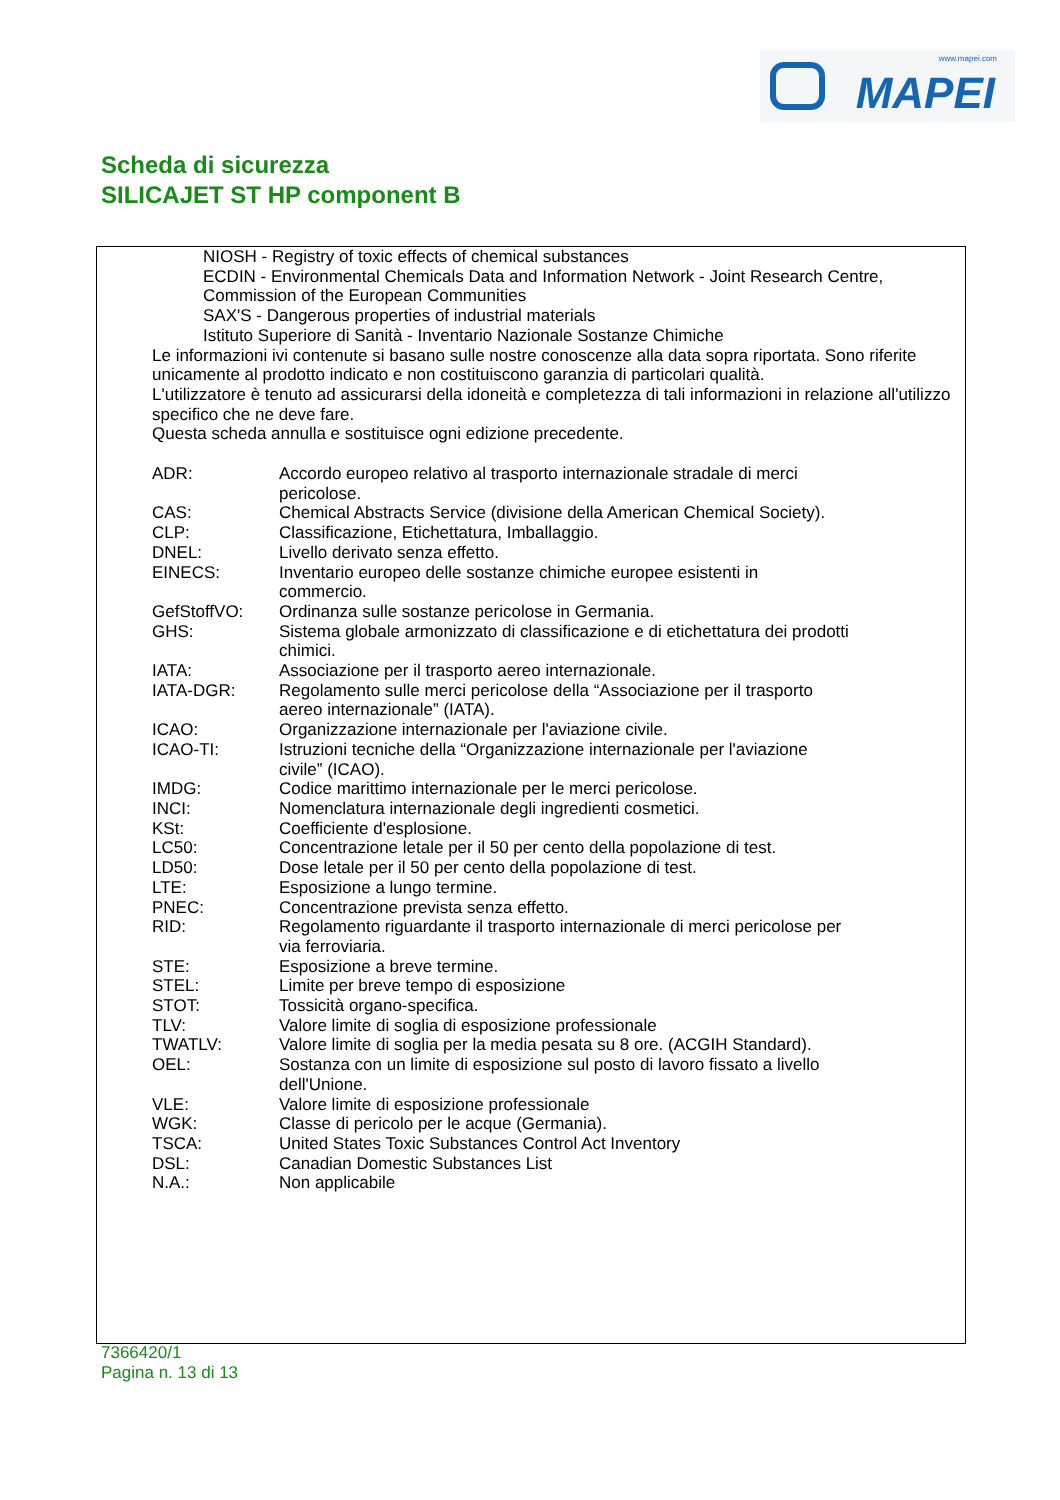www.mapei.com
MAPEI
Scheda di sicurezza
SILICAJET ST HP component B
NIOSH - Registry of toxic effects of chemical substances
ECDIN - Environmental Chemicals Data and Information Network - Joint Research Centre, Commission of the European Communities
SAX'S - Dangerous properties of industrial materials
Istituto Superiore di Sanità - Inventario Nazionale Sostanze Chimiche
Le informazioni ivi contenute si basano sulle nostre conoscenze alla data sopra riportata. Sono riferite unicamente al prodotto indicato e non costituiscono garanzia di particolari qualità.
L'utilizzatore è tenuto ad assicurarsi della idoneità e completezza di tali informazioni in relazione all'utilizzo specifico che ne deve fare.
Questa scheda annulla e sostituisce ogni edizione precedente.
| ADR: | Accordo europeo relativo al trasporto internazionale stradale di merci pericolose. |
| CAS: | Chemical Abstracts Service (divisione della American Chemical Society). |
| CLP: | Classificazione, Etichettatura, Imballaggio. |
| DNEL: | Livello derivato senza effetto. |
| EINECS: | Inventario europeo delle sostanze chimiche europee esistenti in commercio. |
| GefStoffVO: | Ordinanza sulle sostanze pericolose in Germania. |
| GHS: | Sistema globale armonizzato di classificazione e di etichettatura dei prodotti chimici. |
| IATA: | Associazione per il trasporto aereo internazionale. |
| IATA-DGR: | Regolamento sulle merci pericolose della “Associazione per il trasporto aereo internazionale” (IATA). |
| ICAO: | Organizzazione internazionale per l'aviazione civile. |
| ICAO-TI: | Istruzioni tecniche della “Organizzazione internazionale per l'aviazione civile” (ICAO). |
| IMDG: | Codice marittimo internazionale per le merci pericolose. |
| INCI: | Nomenclatura internazionale degli ingredienti cosmetici. |
| KSt: | Coefficiente d'esplosione. |
| LC50: | Concentrazione letale per il 50 per cento della popolazione di test. |
| LD50: | Dose letale per il 50 per cento della popolazione di test. |
| LTE: | Esposizione a lungo termine. |
| PNEC: | Concentrazione prevista senza effetto. |
| RID: | Regolamento riguardante il trasporto internazionale di merci pericolose per via ferroviaria. |
| STE: | Esposizione a breve termine. |
| STEL: | Limite per breve tempo di esposizione |
| STOT: | Tossicità organo-specifica. |
| TLV: | Valore limite di soglia di esposizione professionale |
| TWATLV: | Valore limite di soglia per la media pesata su 8 ore. (ACGIH Standard). |
| OEL: | Sostanza con un limite di esposizione sul posto di lavoro fissato a livello dell'Unione. |
| VLE: | Valore limite di esposizione professionale |
| WGK: | Classe di pericolo per le acque (Germania). |
| TSCA: | United States Toxic Substances Control Act Inventory |
| DSL: | Canadian Domestic Substances List |
| N.A.: | Non applicabile |
7366420/1
Pagina n. 13 di 13